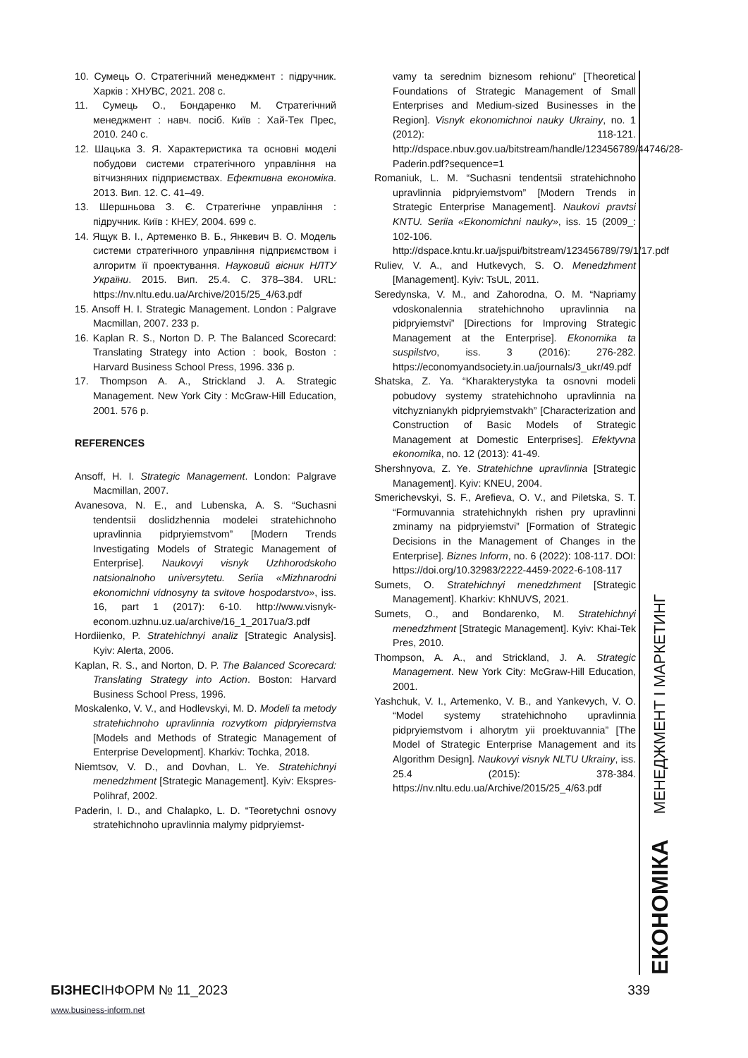10. Сумець О. Стратегічний менеджмент : підручник. Харків : ХНУВС, 2021. 208 с.
11. Сумець О., Бондаренко М. Стратегічний менеджмент : навч. посіб. Київ : Хай-Тек Прес, 2010. 240 с.
12. Шацька З. Я. Характеристика та основні моделі побудови системи стратегічного управління на вітчизняних підприємствах. Ефективна економіка. 2013. Вип. 12. С. 41–49.
13. Шершньова З. Є. Стратегічне управління : підручник. Київ : КНЕУ, 2004. 699 с.
14. Ящук В. І., Артеменко В. Б., Янкевич В. О. Модель системи стратегічного управління підприємством і алгоритм її проектування. Науковий вісник НЛТУ України. 2015. Вип. 25.4. С. 378–384. URL: https://nv.nltu.edu.ua/Archive/2015/25_4/63.pdf
15. Ansoff H. I. Strategic Management. London : Palgrave Macmillan, 2007. 233 p.
16. Kaplan R. S., Norton D. P. The Balanced Scorecard: Translating Strategy into Action : book, Boston : Harvard Business School Press, 1996. 336 p.
17. Thompson A. A., Strickland J. A. Strategic Management. New York City : McGraw-Hill Education, 2001. 576 p.
REFERENCES
Ansoff, H. I. Strategic Management. London: Palgrave Macmillan, 2007.
Avanesova, N. E., and Lubenska, A. S. “Suchasni tendentsii doslidzhennia modelei stratehichnoho upravlinnia pidpryiemstvom” [Modern Trends Investigating Models of Strategic Management of Enterprise]. Naukovyi visnyk Uzhhorodskoho natsionalnoho universytetu. Seriia «Mizhnarodni ekonomichni vidnosyny ta svitove hospodarstvo», iss. 16, part 1 (2017): 6-10. http://www.visnyk-econom.uzhnu.uz.ua/archive/16_1_2017ua/3.pdf
Hordiienko, P. Stratehichnyi analiz [Strategic Analysis]. Kyiv: Alerta, 2006.
Kaplan, R. S., and Norton, D. P. The Balanced Scorecard: Translating Strategy into Action. Boston: Harvard Business School Press, 1996.
Moskalenko, V. V., and Hodlevskyi, M. D. Modeli ta metody stratehichnoho upravlinnia rozvytkom pidpryiemstva [Models and Methods of Strategic Management of Enterprise Development]. Kharkiv: Tochka, 2018.
Niemtsov, V. D., and Dovhan, L. Ye. Stratehichnyi menedzhment [Strategic Management]. Kyiv: Ekspres-Polihraf, 2002.
Paderin, I. D., and Chalapko, L. D. “Teoretychni osnovy stratehichnoho upravlinnia malymy pidpryiemst-
vamy ta serednim biznesom rehionu” [Theoretical Foundations of Strategic Management of Small Enterprises and Medium-sized Businesses in the Region]. Visnyk ekonomichnoi nauky Ukrainy, no. 1 (2012): 118-121. http://dspace.nbuv.gov.ua/bitstream/handle/123456789/44746/28-Paderin.pdf?sequence=1
Romaniuk, L. M. “Suchasni tendentsii stratehichnoho upravlinnia pidpryiemstvom” [Modern Trends in Strategic Enterprise Management]. Naukovi pravtsi KNTU. Seriia «Ekonomichni nauky», iss. 15 (2009_: 102-106. http://dspace.kntu.kr.ua/jspui/bitstream/123456789/79/1/17.pdf
Ruliev, V. A., and Hutkevych, S. O. Menedzhment [Management]. Kyiv: TsUL, 2011.
Seredynska, V. M., and Zahorodna, O. M. “Napriamy vdoskonalennia stratehichnoho upravlinnia na pidpryiemstvi” [Directions for Improving Strategic Management at the Enterprise]. Ekonomika ta suspilstvo, iss. 3 (2016): 276-282. https://economyandsociety.in.ua/journals/3_ukr/49.pdf
Shatska, Z. Ya. “Kharakterystyka ta osnovni modeli pobudovy systemy stratehichnoho upravlinnia na vitchyznianykh pidpryiemstvakh” [Characterization and Construction of Basic Models of Strategic Management at Domestic Enterprises]. Efektyvna ekonomika, no. 12 (2013): 41-49.
Shershnyova, Z. Ye. Stratehichne upravlinnia [Strategic Management]. Kyiv: KNEU, 2004.
Smerichevskyi, S. F., Arefieva, O. V., and Piletska, S. T. “Formuvannia stratehichnykh rishen pry upravlinni zminamy na pidpryiemstvi” [Formation of Strategic Decisions in the Management of Changes in the Enterprise]. Biznes Inform, no. 6 (2022): 108-117. DOI: https://doi.org/10.32983/2222-4459-2022-6-108-117
Sumets, O. Stratehichnyi menedzhment [Strategic Management]. Kharkiv: KhNUVS, 2021.
Sumets, O., and Bondarenko, M. Stratehichnyi menedzhment [Strategic Management]. Kyiv: Khai-Tek Pres, 2010.
Thompson, A. A., and Strickland, J. A. Strategic Management. New York City: McGraw-Hill Education, 2001.
Yashchuk, V. I., Artemenko, V. B., and Yankevych, V. O. “Model systemy stratehichnoho upravlinnia pidpryiemstvom i alhorytm yii proektuvannia” [The Model of Strategic Enterprise Management and its Algorithm Design]. Naukovyi visnyk NLTU Ukrainy, iss. 25.4 (2015): 378-384. https://nv.nltu.edu.ua/Archive/2015/25_4/63.pdf
ЕКОНОМІКА МЕНЕДЖМЕНТ І МАРКЕТИНГ
БІЗНЕСІНФОРМ № 11_2023 339
www.business-inform.net